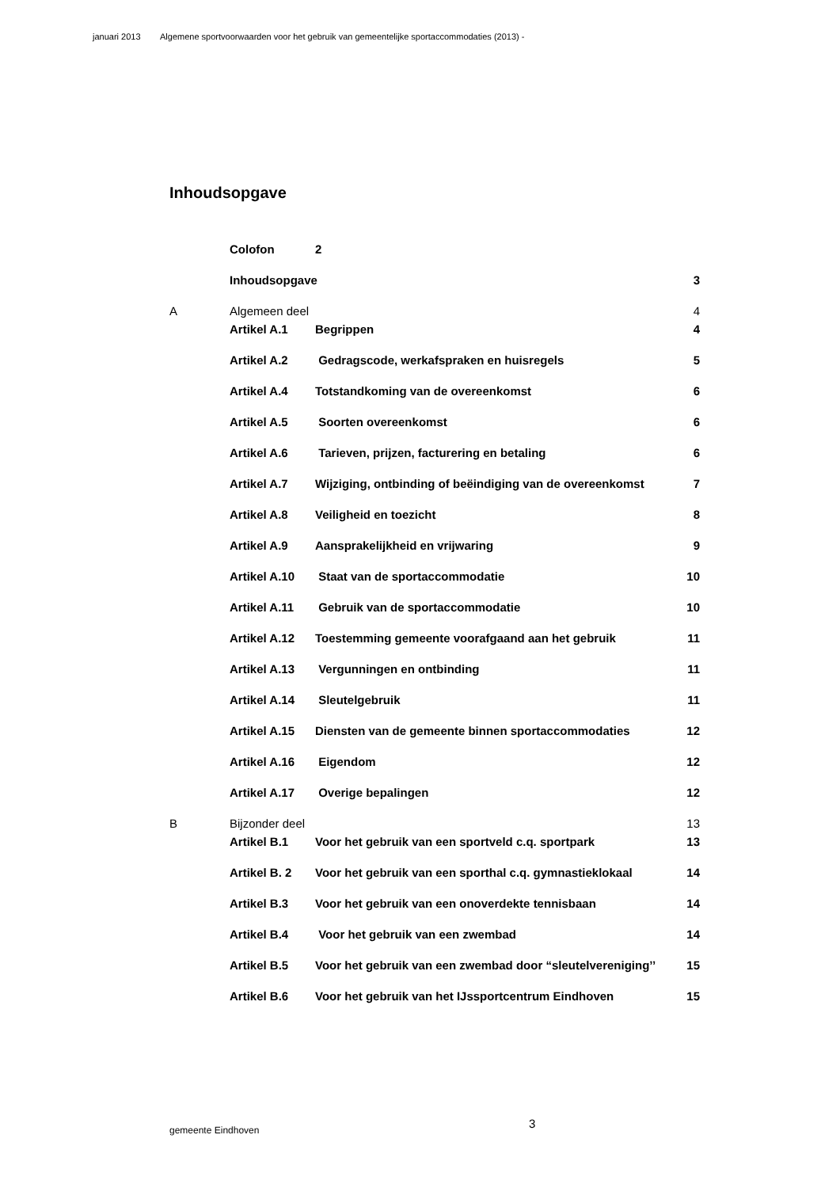januari 2013 Algemene sportvoorwaarden voor het gebruik van gemeentelijke sportaccommodaties (2013) -
Inhoudsopgave
Colofon 2
Inhoudsopgave 3
A Algemeen deel 4
Artikel A.1 Begrippen 4
Artikel A.2 Gedragscode, werkafspraken en huisregels
5
Artikel A.4 Totstandkoming van de overeenkomst
6
Artikel A.5 Soorten overeenkomst 6
Artikel A.6 Tarieven, prijzen, facturering en betaling
6
Artikel A.7 Wijziging, ontbinding of beëindiging van de overeenkomst
7
Artikel A.8 Veiligheid en toezicht 8
Artikel A.9 Aansprakelijkheid en vrijwaring
9
Artikel A.10 Staat van de sportaccommodatie 10
Artikel A.11 Gebruik van de sportaccommodatie
10
Artikel A.12 Toestemming gemeente voorafgaand aan het gebruik
11
Artikel A.13 Vergunningen en ontbinding 11
Artikel A.14 Sleutelgebruik 11
Artikel A.15 Diensten van de gemeente binnen sportaccommodaties
12
Artikel A.16 Eigendom 12
Artikel A.17 Overige bepalingen 12
B Bijzonder deel 13
Artikel B.1 Voor het gebruik van een sportveld c.q. sportpark
13
Artikel B. 2 Voor het gebruik van een sporthal c.q. gymnastieklokaal
14
Artikel B.3 Voor het gebruik van een onoverdekte tennisbaan
14
Artikel B.4 Voor het gebruik van een zwembad
14
Artikel B.5 Voor het gebruik van een zwembad door “sleutelvereniging’’
15
Artikel B.6 Voor het gebruik van het IJssportcentrum Eindhoven
15
gemeente Eindhoven 3